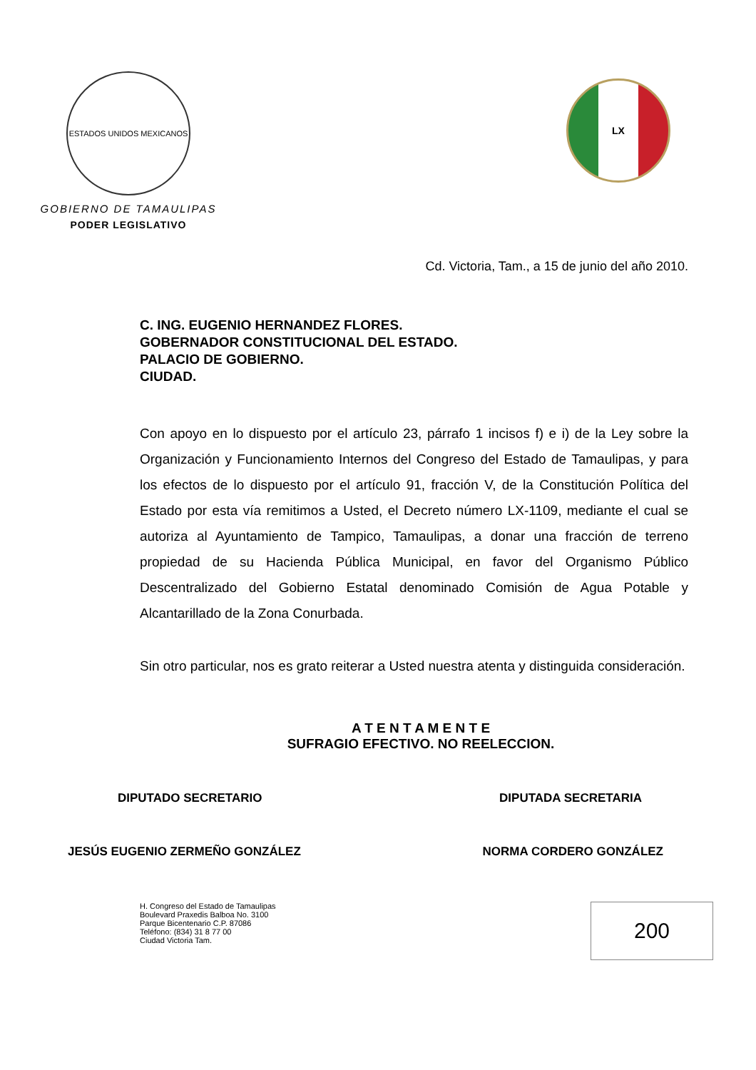ESTADOS UNIDOS MEXICANOS
GOBIERNO DE TAMAULIPAS
PODER LEGISLATIVO
LX
Cd. Victoria, Tam., a 15 de junio del año 2010.
C. ING. EUGENIO HERNANDEZ FLORES.
GOBERNADOR CONSTITUCIONAL DEL ESTADO.
PALACIO DE GOBIERNO.
CIUDAD.
Con apoyo en lo dispuesto por el artículo 23, párrafo 1 incisos f) e i) de la Ley sobre la Organización y Funcionamiento Internos del Congreso del Estado de Tamaulipas, y para los efectos de lo dispuesto por el artículo 91, fracción V, de la Constitución Política del Estado por esta vía remitimos a Usted, el Decreto número LX-1109, mediante el cual se autoriza al Ayuntamiento de Tampico, Tamaulipas, a donar una fracción de terreno propiedad de su Hacienda Pública Municipal, en favor del Organismo Público Descentralizado del Gobierno Estatal denominado Comisión de Agua Potable y Alcantarillado de la Zona Conurbada.
Sin otro particular, nos es grato reiterar a Usted nuestra atenta y distinguida consideración.
A T E N T A M E N T E
SUFRAGIO EFECTIVO. NO REELECCION.
DIPUTADO SECRETARIO DIPUTADA SECRETARIA
JESÚS EUGENIO ZERMEÑO GONZÁLEZ NORMA CORDERO GONZÁLEZ
H. Congreso del Estado de Tamaulipas
Boulevard Praxedis Balboa No. 3100
Parque Bicentenario C.P. 87086
Teléfono: (834) 31 8 77 00
Ciudad Victoria Tam.
200